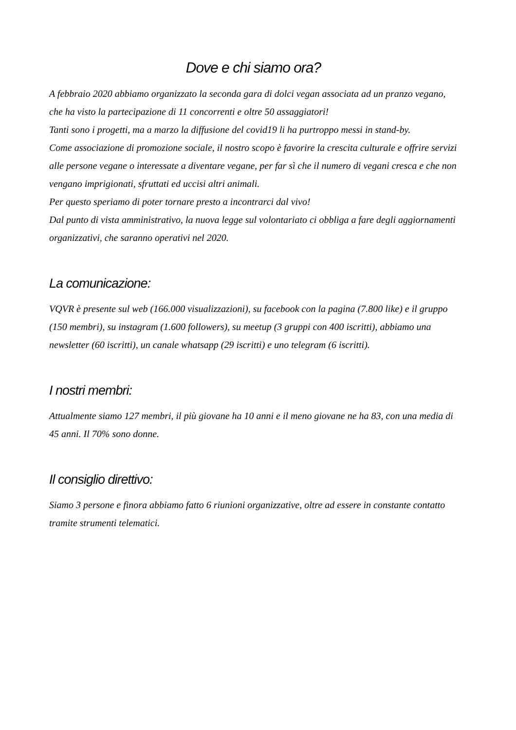Dove e chi siamo ora?
A febbraio 2020 abbiamo organizzato la seconda gara di dolci vegan associata ad un pranzo vegano, che ha visto la partecipazione di 11 concorrenti e oltre 50 assaggiatori!
Tanti sono i progetti, ma a marzo la diffusione del covid19 li ha purtroppo messi in stand-by.
Come associazione di promozione sociale, il nostro scopo è favorire la crescita culturale e offrire servizi alle persone vegane o interessate a diventare vegane, per far sì che il numero di vegani cresca e che non vengano imprigionati, sfruttati ed uccisi altri animali.
Per questo speriamo di poter tornare presto a incontrarci dal vivo!
Dal punto di vista amministrativo, la nuova legge sul volontariato ci obbliga a fare degli aggiornamenti organizzativi, che saranno operativi nel 2020.
La comunicazione:
VQVR è presente sul web (166.000 visualizzazioni), su facebook con la pagina (7.800 like) e il gruppo (150 membri), su instagram (1.600 followers), su meetup (3 gruppi con 400 iscritti), abbiamo una newsletter (60 iscritti), un canale whatsapp (29 iscritti) e uno telegram (6 iscritti).
I nostri membri:
Attualmente siamo 127 membri, il più giovane ha 10 anni e il meno giovane ne ha 83, con una media di 45 anni. Il 70% sono donne.
Il consiglio direttivo:
Siamo 3 persone e finora abbiamo fatto 6 riunioni organizzative, oltre ad essere in constante contatto tramite strumenti telematici.